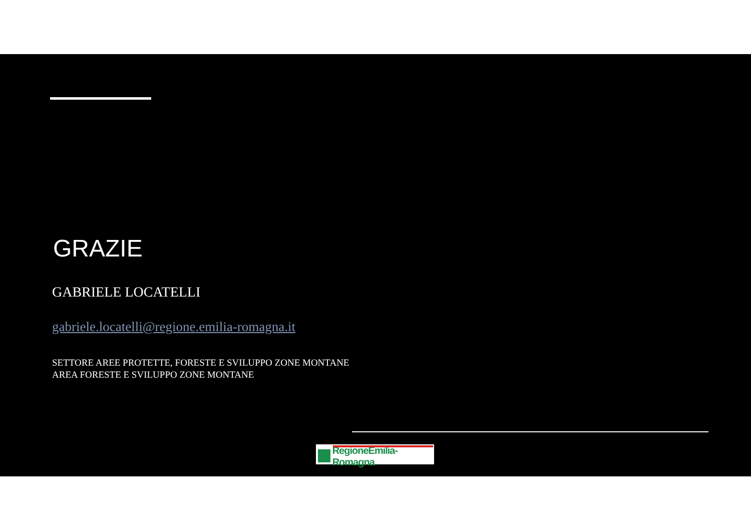GRAZIE
GABRIELE LOCATELLI
gabriele.locatelli@regione.emilia-romagna.it
SETTORE AREE PROTETTE, FORESTE E SVILUPPO ZONE MONTANE
AREA FORESTE E SVILUPPO ZONE MONTANE
RegioneEmilia-Romagna